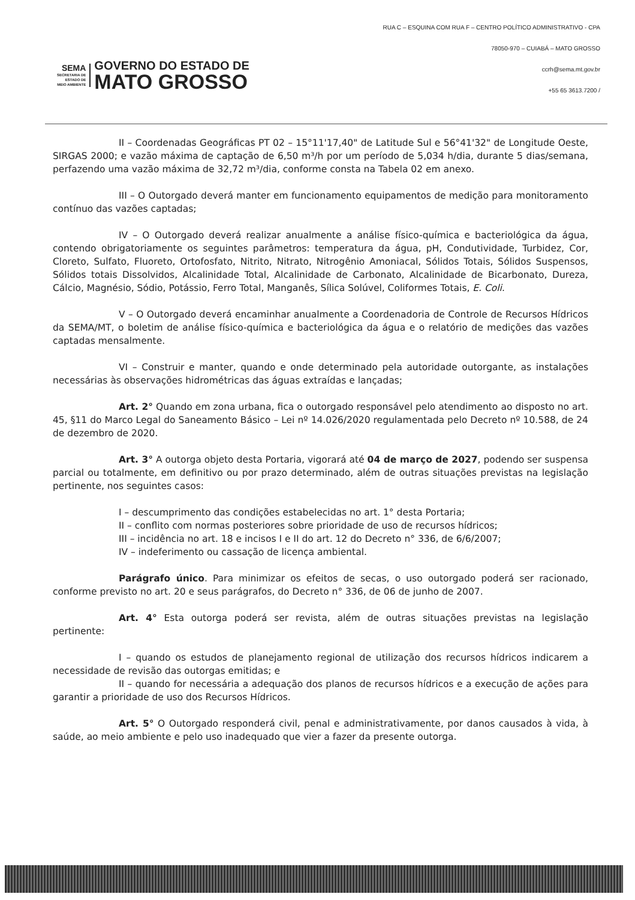SEMA
SECRETARIA DE
ESTADO DE
MEIO AMBIENTE
GOVERNO DO ESTADO DE
MATO GROSSO
RUA C – ESQUINA COM RUA F – CENTRO POLÍTICO ADMINISTRATIVO - CPA
78050-970 – CUIABÁ – MATO GROSSO
ccrh@sema.mt.gov.br
+55 65 3613.7200 /
II – Coordenadas Geográficas PT 02 – 15°11'17,40" de Latitude Sul e 56°41'32" de Longitude Oeste, SIRGAS 2000; e vazão máxima de captação de 6,50 m³/h por um período de 5,034 h/dia, durante 5 dias/semana, perfazendo uma vazão máxima de 32,72 m³/dia, conforme consta na Tabela 02 em anexo.
III – O Outorgado deverá manter em funcionamento equipamentos de medição para monitoramento contínuo das vazões captadas;
IV – O Outorgado deverá realizar anualmente a análise físico-química e bacteriológica da água, contendo obrigatoriamente os seguintes parâmetros: temperatura da água, pH, Condutividade, Turbidez, Cor, Cloreto, Sulfato, Fluoreto, Ortofosfato, Nitrito, Nitrato, Nitrogênio Amoniacal, Sólidos Totais, Sólidos Suspensos, Sólidos totais Dissolvidos, Alcalinidade Total, Alcalinidade de Carbonato, Alcalinidade de Bicarbonato, Dureza, Cálcio, Magnésio, Sódio, Potássio, Ferro Total, Manganês, Sílica Solúvel, Coliformes Totais, E. Coli.
V – O Outorgado deverá encaminhar anualmente a Coordenadoria de Controle de Recursos Hídricos da SEMA/MT, o boletim de análise físico-química e bacteriológica da água e o relatório de medições das vazões captadas mensalmente.
VI – Construir e manter, quando e onde determinado pela autoridade outorgante, as instalações necessárias às observações hidrométricas das águas extraídas e lançadas;
Art. 2° Quando em zona urbana, fica o outorgado responsável pelo atendimento ao disposto no art. 45, §11 do Marco Legal do Saneamento Básico – Lei nº 14.026/2020 regulamentada pelo Decreto nº 10.588, de 24 de dezembro de 2020.
Art. 3° A outorga objeto desta Portaria, vigorará até 04 de março de 2027, podendo ser suspensa parcial ou totalmente, em definitivo ou por prazo determinado, além de outras situações previstas na legislação pertinente, nos seguintes casos:
I – descumprimento das condições estabelecidas no art. 1° desta Portaria;
II – conflito com normas posteriores sobre prioridade de uso de recursos hídricos;
III – incidência no art. 18 e incisos I e II do art. 12 do Decreto n° 336, de 6/6/2007;
IV – indeferimento ou cassação de licença ambiental.
Parágrafo único. Para minimizar os efeitos de secas, o uso outorgado poderá ser racionado, conforme previsto no art. 20 e seus parágrafos, do Decreto n° 336, de 06 de junho de 2007.
Art. 4° Esta outorga poderá ser revista, além de outras situações previstas na legislação pertinente:
I – quando os estudos de planejamento regional de utilização dos recursos hídricos indicarem a necessidade de revisão das outorgas emitidas; e
II – quando for necessária a adequação dos planos de recursos hídricos e a execução de ações para garantir a prioridade de uso dos Recursos Hídricos.
Art. 5° O Outorgado responderá civil, penal e administrativamente, por danos causados à vida, à saúde, ao meio ambiente e pelo uso inadequado que vier a fazer da presente outorga.